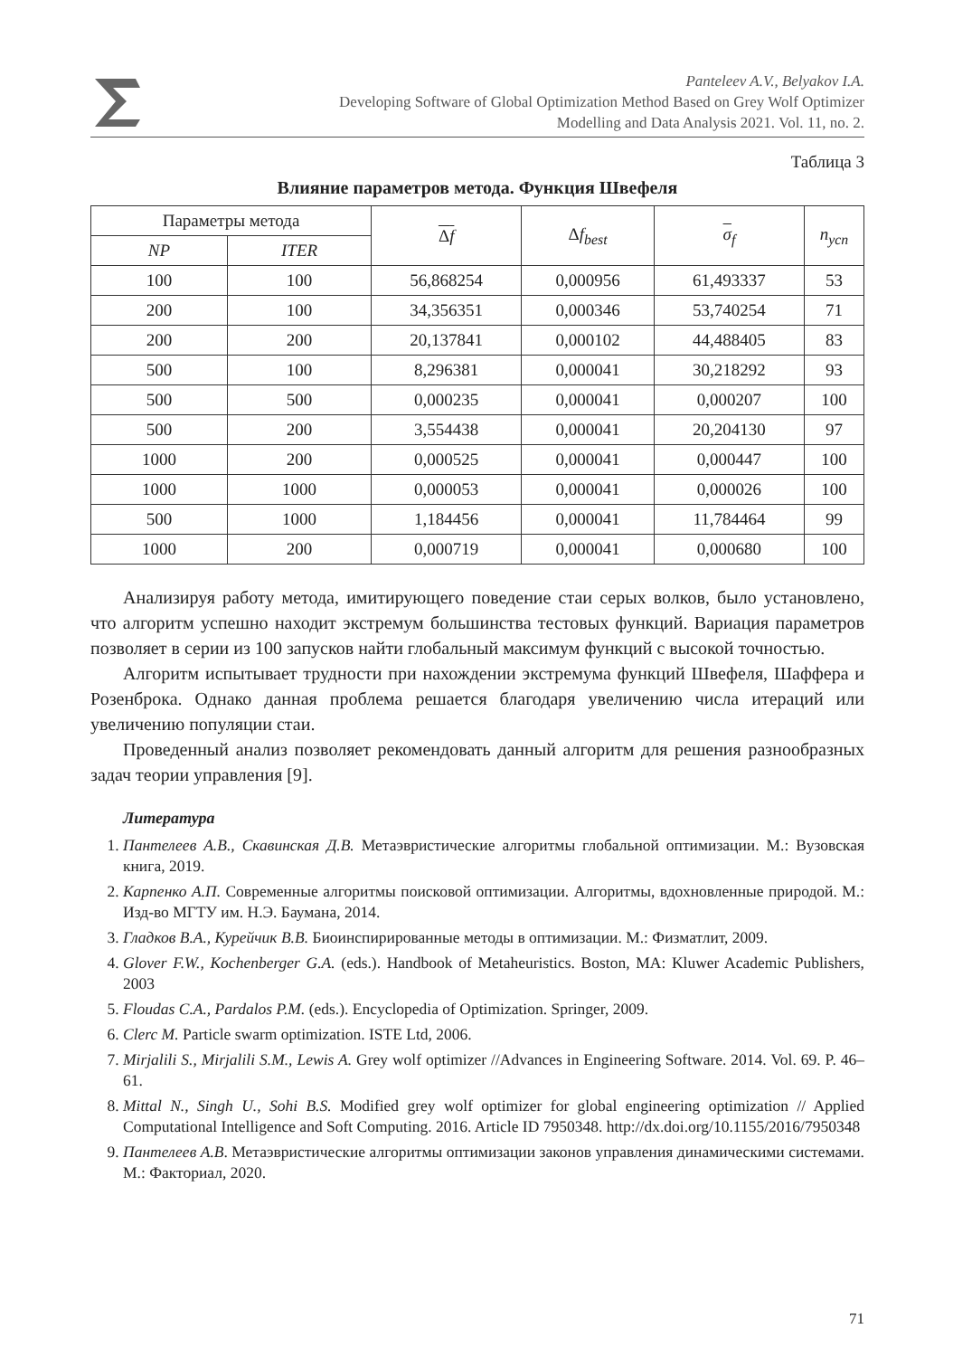Panteleev A.V., Belyakov I.A.
Developing Software of Global Optimization Method Based on Grey Wolf Optimizer
Modelling and Data Analysis 2021. Vol. 11, no. 2.
Таблица 3
Влияние параметров метода. Функция Швефеля
| Параметры метода | | Δ f | Δ f<sub>best</sub> | σ<sub>f</sub> | n<sub>усп</sub> |
| --- | --- | --- | --- | --- | --- |
| NP | ITER | | | | |
| 100 | 100 | 56,868254 | 0,000956 | 61,493337 | 53 |
| 200 | 100 | 34,356351 | 0,000346 | 53,740254 | 71 |
| 200 | 200 | 20,137841 | 0,000102 | 44,488405 | 83 |
| 500 | 100 | 8,296381 | 0,000041 | 30,218292 | 93 |
| 500 | 500 | 0,000235 | 0,000041 | 0,000207 | 100 |
| 500 | 200 | 3,554438 | 0,000041 | 20,204130 | 97 |
| 1000 | 200 | 0,000525 | 0,000041 | 0,000447 | 100 |
| 1000 | 1000 | 0,000053 | 0,000041 | 0,000026 | 100 |
| 500 | 1000 | 1,184456 | 0,000041 | 11,784464 | 99 |
| 1000 | 200 | 0,000719 | 0,000041 | 0,000680 | 100 |
Анализируя работу метода, имитирующего поведение стаи серых волков, было установлено, что алгоритм успешно находит экстремум большинства тестовых функций. Вариация параметров позволяет в серии из 100 запусков найти глобальный максимум функций с высокой точностью.
Алгоритм испытывает трудности при нахождении экстремума функций Швефеля, Шаффера и Розенброка. Однако данная проблема решается благодаря увеличению числа итераций или увеличению популяции стаи.
Проведенный анализ позволяет рекомендовать данный алгоритм для решения разнообразных задач теории управления [9].
Литература
1. Пантелеев А.В., Скавинская Д.В. Метаэвристические алгоритмы глобальной оптимизации. М.: Вузовская книга, 2019.
2. Карпенко А.П. Современные алгоритмы поисковой оптимизации. Алгоритмы, вдохновленные природой. М.: Изд-во МГТУ им. Н.Э. Баумана, 2014.
3. Гладков В.А., Курейчик В.В. Биоинспирированные методы в оптимизации. М.: Физматлит, 2009.
4. Glover F.W., Kochenberger G.A. (eds.). Handbook of Metaheuristics. Boston, MA: Kluwer Academic Publishers, 2003
5. Floudas C.A., Pardalos P.M. (eds.). Encyclopedia of Optimization. Springer, 2009.
6. Clerc M. Particle swarm optimization. ISTE Ltd, 2006.
7. Mirjalili S., Mirjalili S.M., Lewis A. Grey wolf optimizer //Advances in Engineering Software. 2014. Vol. 69. P. 46–61.
8. Mittal N., Singh U., Sohi B.S. Modified grey wolf optimizer for global engineering optimization // Applied Computational Intelligence and Soft Computing. 2016. Article ID 7950348. http://dx.doi.org/10.1155/2016/7950348
9. Пантелеев А.В. Метаэвристические алгоритмы оптимизации законов управления динамическими системами. М.: Факториал, 2020.
71